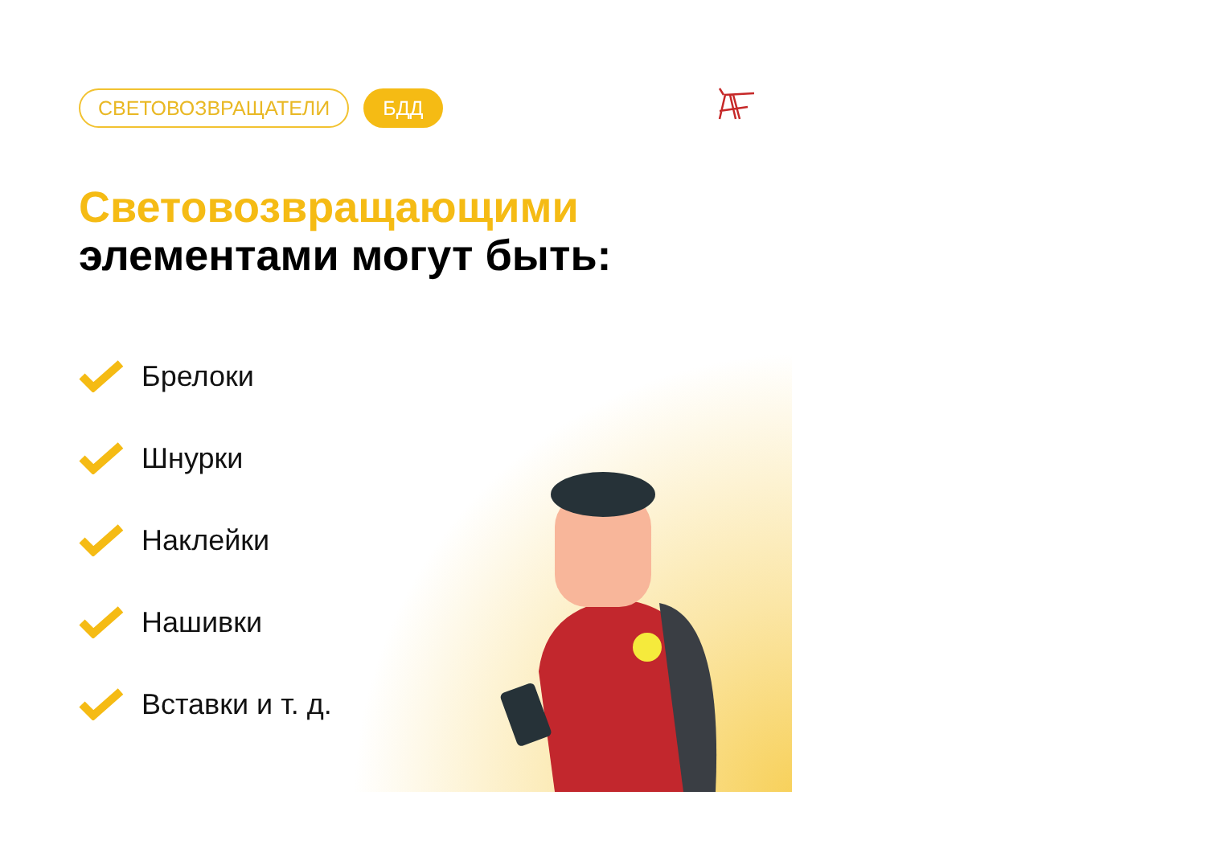СВЕТОВОЗВРАЩАТЕЛИ БДД
Световозвращающими
элементами могут быть:
Брелоки
Шнурки
Наклейки
Нашивки
Вставки и т. д.